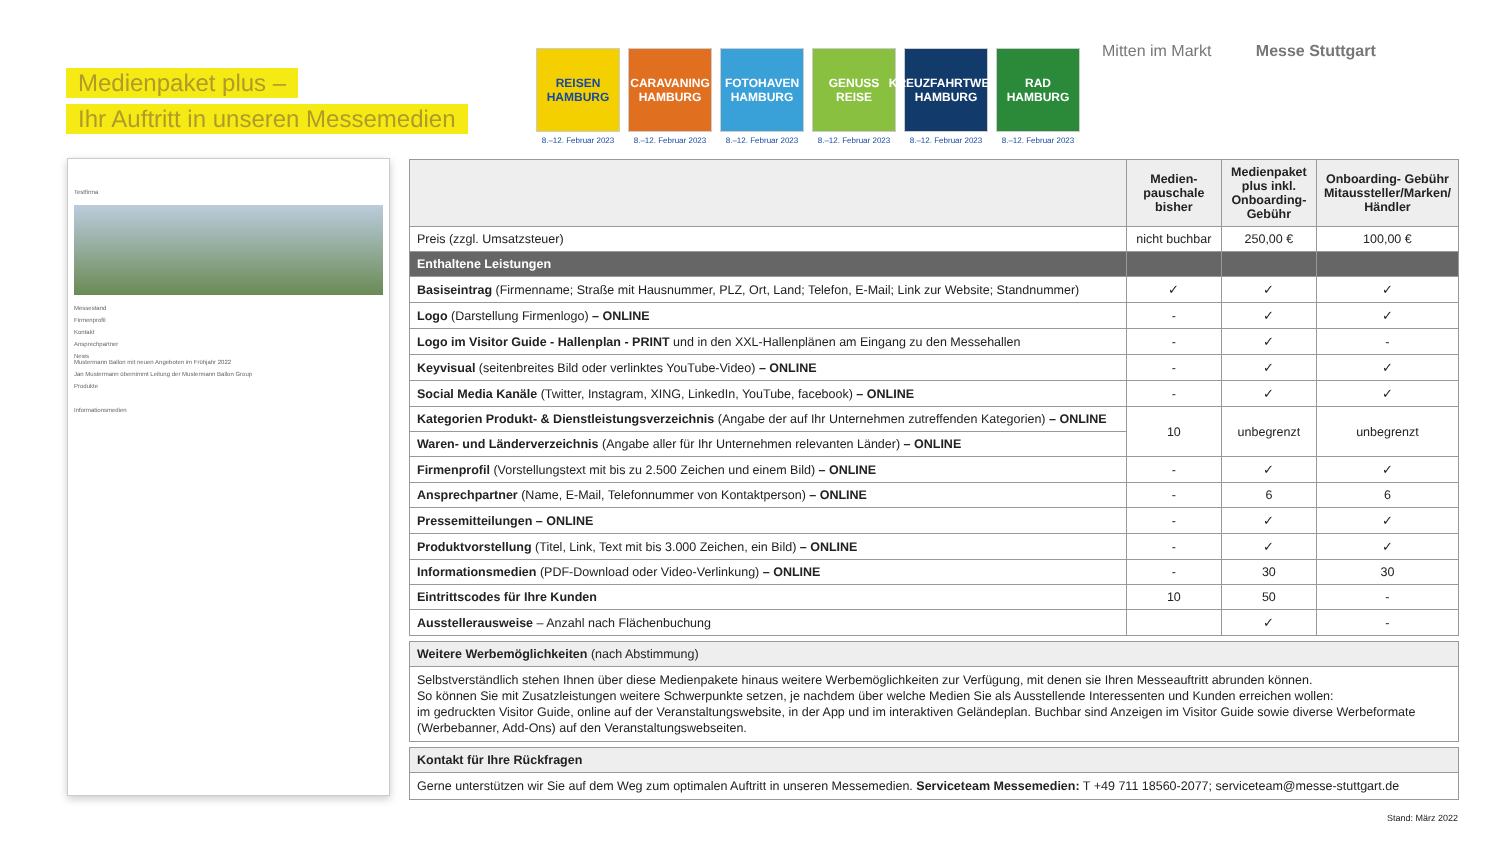Medienpaket plus –
Ihr Auftritt in unseren Messemedien
REISEN HAMBURG
8.–12. Februar 2023
CARAVANING HAMBURG
8.–12. Februar 2023
FOTOHAVEN HAMBURG
8.–12. Februar 2023
GENUSS REISE
8.–12. Februar 2023
KREUZFAHRTWELT HAMBURG
8.–12. Februar 2023
RAD HAMBURG
8.–12. Februar 2023
Mitten im Markt Messe Stuttgart
Testfirma
Messestand
Firmenprofil
Kontakt
Ansprechpartner
News
Mustermann Ballon mit neuen Angeboten im Frühjahr 2022
Jan Mustermann übernimmt Leitung der Mustermann Ballon Group
Produkte
Informationsmedien
| | Medien-pauschale bisher | Medienpaket plus inkl. Onboarding-Gebühr | Onboarding- Gebühr Mitaussteller/Marken/ Händler |
| --- | --- | --- | --- |
| Preis (zzgl. Umsatzsteuer) | nicht buchbar | 250,00 € | 100,00 € |
| Enthaltene Leistungen | | | |
| Basiseintrag (Firmenname; Straße mit Hausnummer, PLZ, Ort, Land; Telefon, E-Mail; Link zur Website; Standnummer) | ✓ | ✓ | ✓ |
| Logo (Darstellung Firmenlogo) – ONLINE | - | ✓ | ✓ |
| Logo im Visitor Guide - Hallenplan - PRINT und in den XXL-Hallenplänen am Eingang zu den Messehallen | - | ✓ | - |
| Keyvisual (seitenbreites Bild oder verlinktes YouTube-Video) – ONLINE | - | ✓ | ✓ |
| Social Media Kanäle (Twitter, Instagram, XING, LinkedIn, YouTube, facebook) – ONLINE | - | ✓ | ✓ |
| Kategorien Produkt- & Dienstleistungsverzeichnis (Angabe der auf Ihr Unternehmen zutreffenden Kategorien) – ONLINE | 10 | unbegrenzt | unbegrenzt |
| Waren- und Länderverzeichnis (Angabe aller für Ihr Unternehmen relevanten Länder) – ONLINE | | | |
| Firmenprofil (Vorstellungstext mit bis zu 2.500 Zeichen und einem Bild) – ONLINE | - | ✓ | ✓ |
| Ansprechpartner (Name, E-Mail, Telefonnummer von Kontaktperson) – ONLINE | - | 6 | 6 |
| Pressemitteilungen – ONLINE | - | ✓ | ✓ |
| Produktvorstellung (Titel, Link, Text mit bis 3.000 Zeichen, ein Bild) – ONLINE | - | ✓ | ✓ |
| Informationsmedien (PDF-Download oder Video-Verlinkung) – ONLINE | - | 30 | 30 |
| Eintrittscodes für Ihre Kunden | 10 | 50 | - |
| Ausstellerausweise – Anzahl nach Flächenbuchung | | ✓ | - |
Weitere Werbemöglichkeiten (nach Abstimmung)
Selbstverständlich stehen Ihnen über diese Medienpakete hinaus weitere Werbemöglichkeiten zur Verfügung, mit denen sie Ihren Messeauftritt abrunden können.
So können Sie mit Zusatzleistungen weitere Schwerpunkte setzen, je nachdem über welche Medien Sie als Ausstellende Interessenten und Kunden erreichen wollen:
im gedruckten Visitor Guide, online auf der Veranstaltungswebsite, in der App und im interaktiven Geländeplan. Buchbar sind Anzeigen im Visitor Guide sowie diverse Werbeformate (Werbebanner, Add-Ons) auf den Veranstaltungswebseiten.
Kontakt für Ihre Rückfragen
Gerne unterstützen wir Sie auf dem Weg zum optimalen Auftritt in unseren Messemedien. Serviceteam Messemedien: T +49 711 18560-2077; serviceteam@messe-stuttgart.de
Stand: März 2022